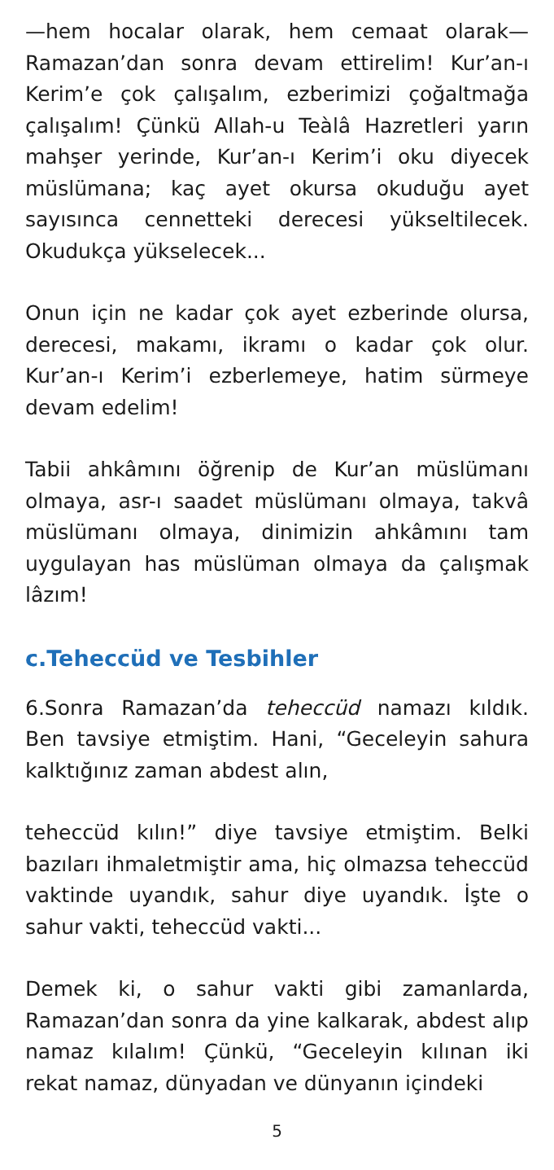—hem hocalar olarak, hem cemaat olarak— Ramazan’dan sonra devam ettirelim! Kur’an-ı Kerim’e çok çalışalım, ezberimizi çoğaltmağa çalışalım! Çünkü Allah-u Teàlâ Hazretleri yarın mahşer yerinde, Kur’an-ı Kerim’i oku diyecek müslümana; kaç ayet okursa okuduğu ayet sayısınca cennetteki derecesi yükseltilecek. Okudukça yükselecek...
Onun için ne kadar çok ayet ezberinde olursa, derecesi, makamı, ikramı o kadar çok olur. Kur’an-ı Kerim’i ezberlemeye, hatim sürmeye devam edelim!
Tabii ahkâmını öğrenip de Kur’an müslümanı olmaya, asr-ı saadet müslümanı olmaya, takvâ müslümanı olmaya, dinimizin ahkâmını tam uygulayan has müslüman olmaya da çalışmak lâzım!
c.Teheccüd ve Tesbihler
6.Sonra Ramazan’da teheccüd namazı kıldık. Ben tavsiye etmiştim. Hani, “Geceleyin sahura kalktığınız zaman abdest alın,
teheccüd kılın!” diye tavsiye etmiştim. Belki bazıları ihmaletmiştir ama, hiç olmazsa teheccüd vaktinde uyandık, sahur diye uyandık. İşte o sahur vakti, teheccüd vakti...
Demek ki, o sahur vakti gibi zamanlarda, Ramazan’dan sonra da yine kalkarak, abdest alıp namaz kılalım! Çünkü, “Geceleyin kılınan iki rekat namaz, dünyadan ve dünyanın içindeki
5